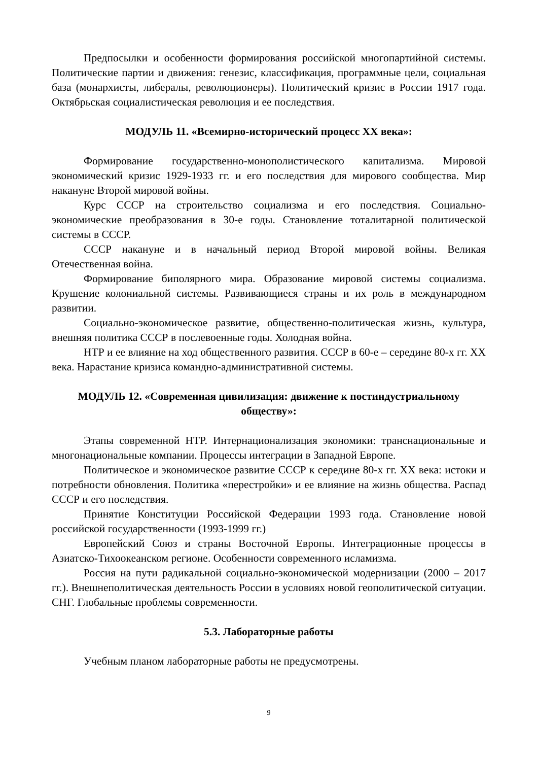Предпосылки и особенности формирования российской многопартийной системы. Политические партии и движения: генезис, классификация, программные цели, социальная база (монархисты, либералы, революционеры). Политический кризис в России 1917 года. Октябрьская социалистическая революция и ее последствия.
МОДУЛЬ 11. «Всемирно-исторический процесс XX века»:
Формирование государственно-монополистического капитализма. Мировой экономический кризис 1929-1933 гг. и его последствия для мирового сообщества. Мир накануне Второй мировой войны.
Курс СССР на строительство социализма и его последствия. Социально-экономические преобразования в 30-е годы. Становление тоталитарной политической системы в СССР.
СССР накануне и в начальный период Второй мировой войны. Великая Отечественная война.
Формирование биполярного мира. Образование мировой системы социализма. Крушение колониальной системы. Развивающиеся страны и их роль в международном развитии.
Социально-экономическое развитие, общественно-политическая жизнь, культура, внешняя политика СССР в послевоенные годы. Холодная война.
НТР и ее влияние на ход общественного развития. СССР в 60-е – середине 80-х гг. XX века. Нарастание кризиса командно-административной системы.
МОДУЛЬ 12. «Современная цивилизация: движение к постиндустриальному обществу»:
Этапы современной НТР. Интернационализация экономики: транснациональные и многонациональные компании. Процессы интеграции в Западной Европе.
Политическое и экономическое развитие СССР к середине 80-х гг. XX века: истоки и потребности обновления. Политика «перестройки» и ее влияние на жизнь общества. Распад СССР и его последствия.
Принятие Конституции Российской Федерации 1993 года. Становление новой российской государственности (1993-1999 гг.)
Европейский Союз и страны Восточной Европы. Интеграционные процессы в Азиатско-Тихоокеанском регионе. Особенности современного исламизма.
Россия на пути радикальной социально-экономической модернизации (2000 – 2017 гг.). Внешнеполитическая деятельность России в условиях новой геополитической ситуации. СНГ. Глобальные проблемы современности.
5.3. Лабораторные работы
Учебным планом лабораторные работы не предусмотрены.
9